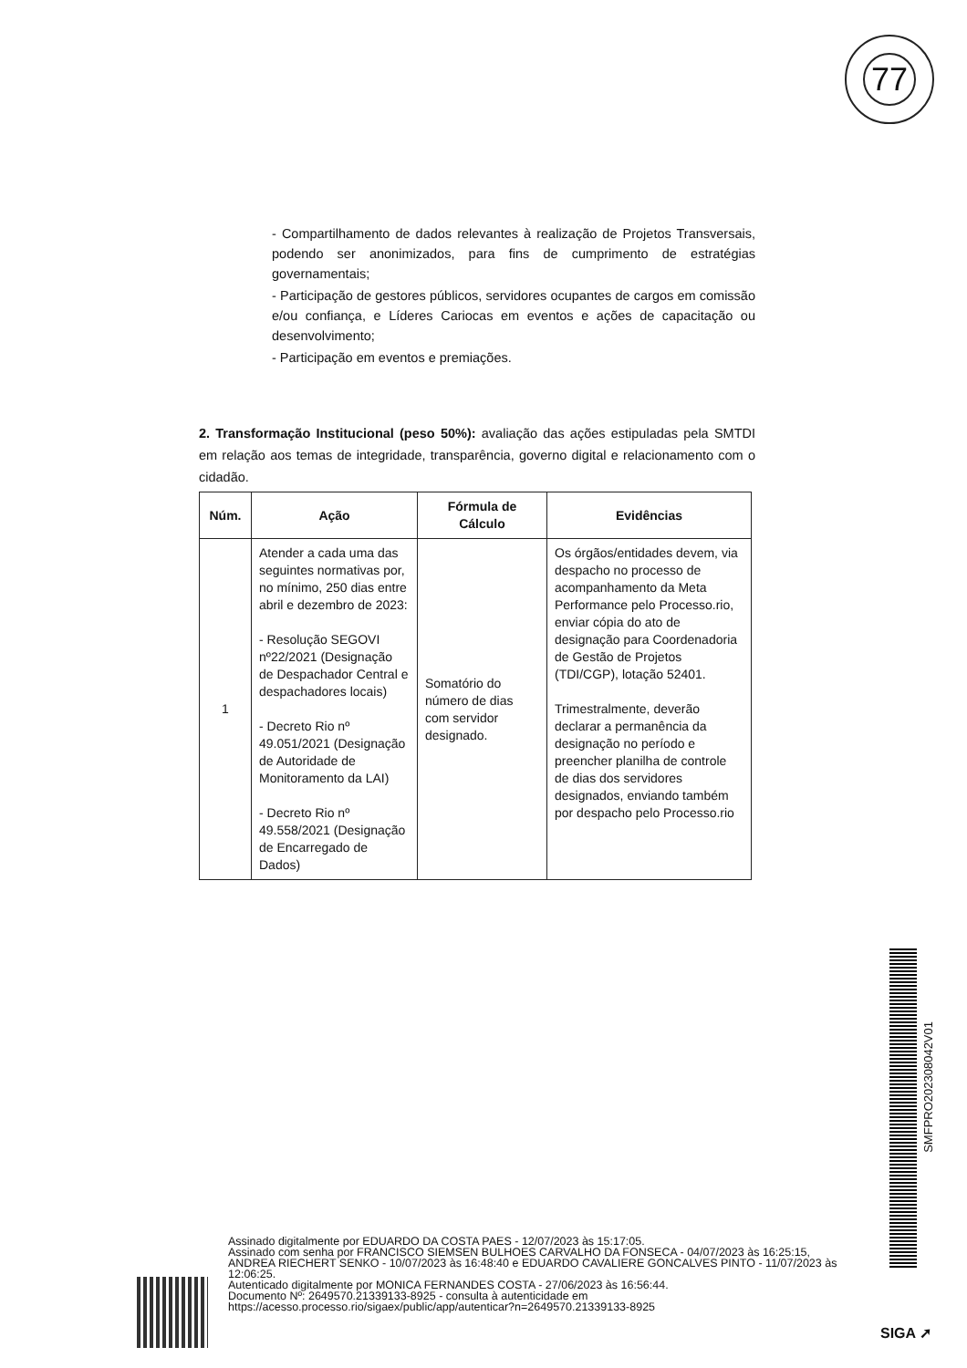77
- Compartilhamento de dados relevantes à realização de Projetos Transversais, podendo ser anonimizados, para fins de cumprimento de estratégias governamentais;
- Participação de gestores públicos, servidores ocupantes de cargos em comissão e/ou confiança, e Líderes Cariocas em eventos e ações de capacitação ou desenvolvimento;
- Participação em eventos e premiações.
2. Transformação Institucional (peso 50%): avaliação das ações estipuladas pela SMTDI em relação aos temas de integridade, transparência, governo digital e relacionamento com o cidadão.
| Núm. | Ação | Fórmula de Cálculo | Evidências |
| --- | --- | --- | --- |
| 1 | Atender a cada uma das seguintes normativas por, no mínimo, 250 dias entre abril e dezembro de 2023: - Resolução SEGOVI nº22/2021 (Designação de Despachador Central e despachadores locais) - Decreto Rio nº 49.051/2021 (Designação de Autoridade de Monitoramento da LAI) - Decreto Rio nº 49.558/2021 (Designação de Encarregado de Dados) | Somatório do número de dias com servidor designado. | Os órgãos/entidades devem, via despacho no processo de acompanhamento da Meta Performance pelo Processo.rio, enviar cópia do ato de designação para Coordenadoria de Gestão de Projetos (TDI/CGP), lotação 52401. Trimestralmente, deverão declarar a permanência da designação no período e preencher planilha de controle de dias dos servidores designados, enviando também por despacho pelo Processo.rio |
SMFPRO202308042V01
Assinado digitalmente por EDUARDO DA COSTA PAES - 12/07/2023 às 15:17:05.
Assinado com senha por FRANCISCO SIEMSEN BULHOES CARVALHO DA FONSECA - 04/07/2023 às 16:25:15, ANDREA RIECHERT SENKO - 10/07/2023 às 16:48:40 e EDUARDO CAVALIERE GONCALVES PINTO - 11/07/2023 às 12:06:25.
Autenticado digitalmente por MONICA FERNANDES COSTA - 27/06/2023 às 16:56:44.
Documento Nº: 2649570.21339133-8925 - consulta à autenticidade em
https://acesso.processo.rio/sigaex/public/app/autenticar?n=2649570.21339133-8925
SIGA ➚